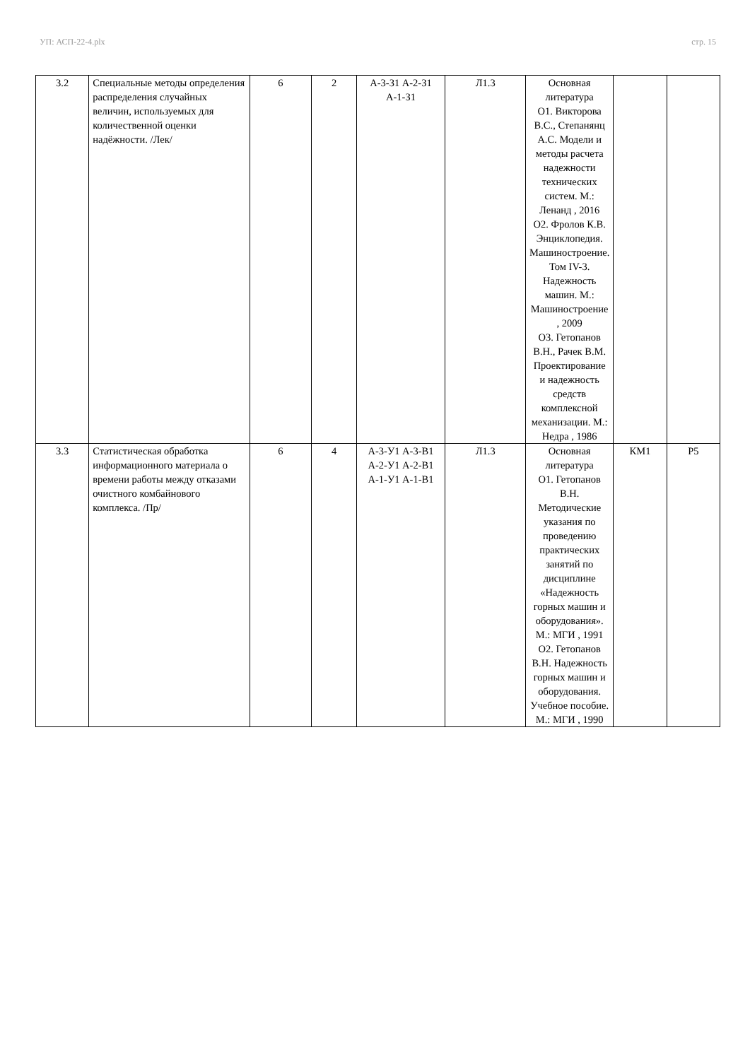УП: АСП-22-4.plx стр. 15
| 3.2 | Специальные методы определения распределения случайных величин, используемых для количественной оценки надёжности. /Лек/ | 6 | 2 | А-3-З1 А-2-З1 А-1-З1 | Л1.3 | Основная литература О1. Викторова В.С., Степанянц А.С. Модели и методы расчета надежности технических систем. М.: Ленанд , 2016 О2. Фролов К.В. Энциклопедия. Машиностроение. Том IV-3. Надежность машин. М.: Машиностроение , 2009 О3. Гетопанов В.Н., Рачек В.М. Проектирование и надежность средств комплексной механизации. М.: Недра , 1986 | | |
| 3.3 | Статистическая обработка информационного материала о времени работы между отказами очистного комбайнового комплекса. /Пр/ | 6 | 4 | А-3-У1 А-3-В1 А-2-У1 А-2-В1 А-1-У1 А-1-В1 | Л1.3 | Основная литература О1. Гетопанов В.Н. Методические указания по проведению практических занятий по дисциплине «Надежность горных машин и оборудования». М.: МГИ , 1991 О2. Гетопанов В.Н. Надежность горных машин и оборудования. Учебное пособие. М.: МГИ , 1990 | КМ1 | Р5 |